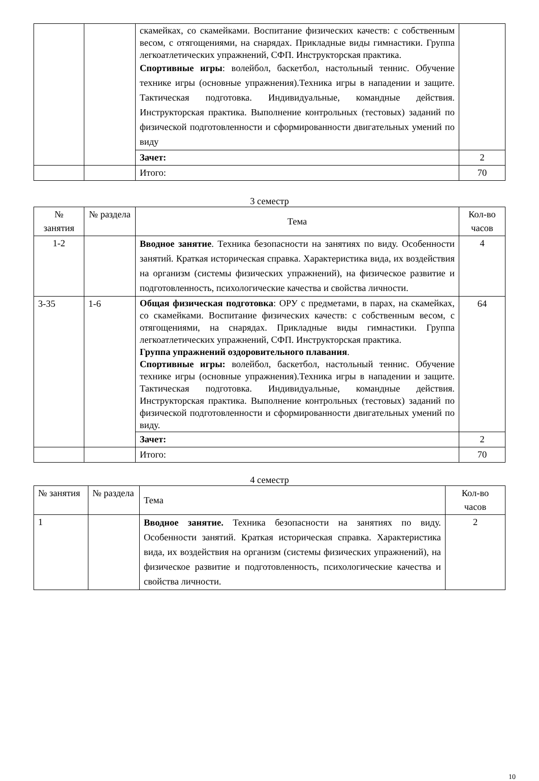| | | скамейках, со скамейками. Воспитание физических качеств: с собственным весом, с отягощениями, на снарядах. Прикладные виды гимнастики. Группа легкоатлетических упражнений, СФП. Инструкторская практика. Спортивные игры : волейбол, баскетбол, настольный теннис. Обучение технике игры (основные упражнения).Техника игры в нападении и защите. Тактическая подготовка. Индивидуальные, командные действия. Инструкторская практика. Выполнение контрольных (тестовых) заданий по физической подготовленности и сформированности двигательных умений по виду | |
| | | Зачет: | 2 |
| | | Итого: | 70 |
3 семестр
| № занятия | № раздела | Тема | Кол-во часов |
| --- | --- | --- | --- |
| 1-2 | | Вводное занятие . Техника безопасности на занятиях по виду. Особенности занятий. Краткая историческая справка. Характеристика вида, их воздействия на организм (системы физических упражнений), на физическое развитие и подготовленность, психологические качества и свойства личности. | 4 |
| 3-35 | 1-6 | Общая физическая подготовка : ОРУ с предметами, в парах, на скамейках, со скамейками. Воспитание физических качеств: с собственным весом, с отягощениями, на снарядах. Прикладные виды гимнастики. Группа легкоатлетических упражнений, СФП. Инструкторская практика. Группа упражнений оздоровительного плавания . Спортивные игры: волейбол, баскетбол, настольный теннис. Обучение технике игры (основные упражнения).Техника игры в нападении и защите. Тактическая подготовка. Индивидуальные, командные действия. Инструкторская практика. Выполнение контрольных (тестовых) заданий по физической подготовленности и сформированности двигательных умений по виду. | 64 |
| | | Зачет: | 2 |
| | | Итого: | 70 |
4 семестр
| № занятия | № раздела | Тема | Кол-во часов |
| --- | --- | --- | --- |
| 1 | | Вводное занятие. Техника безопасности на занятиях по виду. Особенности занятий. Краткая историческая справка. Характеристика вида, их воздействия на организм (системы физических упражнений), на физическое развитие и подготовленность, психологические качества и свойства личности. | 2 |
10